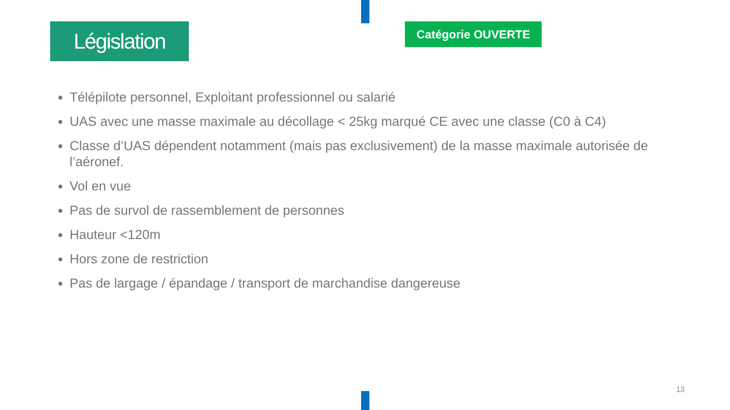Législation
Catégorie OUVERTE
Télépilote personnel, Exploitant professionnel ou salarié
UAS avec une masse maximale au décollage < 25kg marqué CE avec une classe (C0 à C4)
Classe d’UAS dépendent notamment (mais pas exclusivement) de la masse maximale autorisée de l’aéronef.
Vol en vue
Pas de survol de rassemblement de personnes
Hauteur <120m
Hors zone de restriction
Pas de largage / épandage / transport de marchandise dangereuse
13